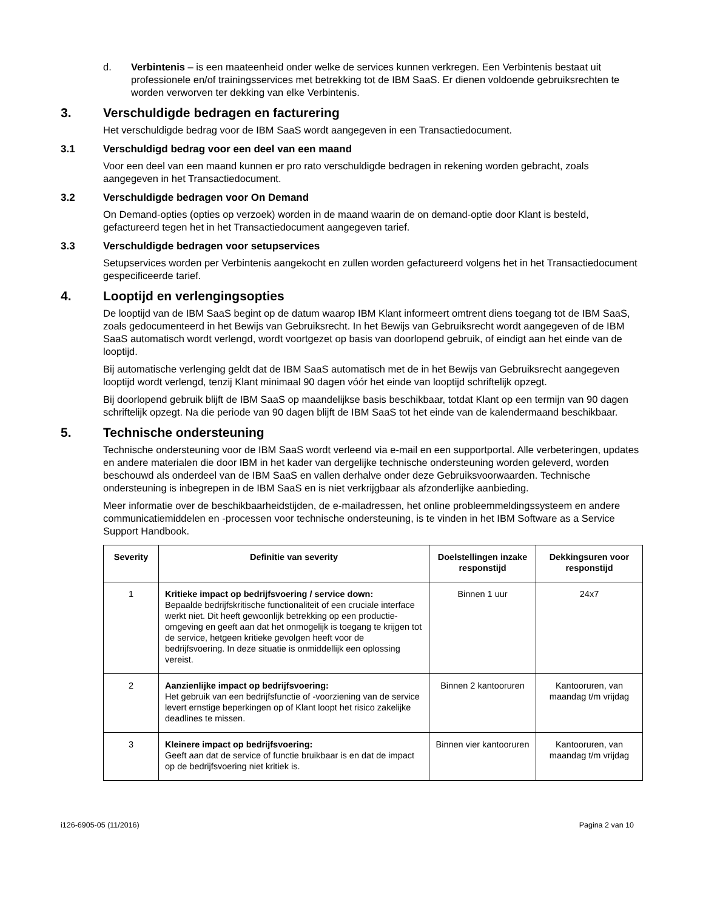d. Verbintenis – is een maateenheid onder welke de services kunnen verkregen. Een Verbintenis bestaat uit professionele en/of trainingsservices met betrekking tot de IBM SaaS. Er dienen voldoende gebruiksrechten te worden verworven ter dekking van elke Verbintenis.
3. Verschuldigde bedragen en facturering
Het verschuldigde bedrag voor de IBM SaaS wordt aangegeven in een Transactiedocument.
3.1 Verschuldigd bedrag voor een deel van een maand
Voor een deel van een maand kunnen er pro rato verschuldigde bedragen in rekening worden gebracht, zoals aangegeven in het Transactiedocument.
3.2 Verschuldigde bedragen voor On Demand
On Demand-opties (opties op verzoek) worden in de maand waarin de on demand-optie door Klant is besteld, gefactureerd tegen het in het Transactiedocument aangegeven tarief.
3.3 Verschuldigde bedragen voor setupservices
Setupservices worden per Verbintenis aangekocht en zullen worden gefactureerd volgens het in het Transactiedocument gespecificeerde tarief.
4. Looptijd en verlengingsopties
De looptijd van de IBM SaaS begint op de datum waarop IBM Klant informeert omtrent diens toegang tot de IBM SaaS, zoals gedocumenteerd in het Bewijs van Gebruiksrecht. In het Bewijs van Gebruiksrecht wordt aangegeven of de IBM SaaS automatisch wordt verlengd, wordt voortgezet op basis van doorlopend gebruik, of eindigt aan het einde van de looptijd.
Bij automatische verlenging geldt dat de IBM SaaS automatisch met de in het Bewijs van Gebruiksrecht aangegeven looptijd wordt verlengd, tenzij Klant minimaal 90 dagen vóór het einde van looptijd schriftelijk opzegt.
Bij doorlopend gebruik blijft de IBM SaaS op maandelijkse basis beschikbaar, totdat Klant op een termijn van 90 dagen schriftelijk opzegt. Na die periode van 90 dagen blijft de IBM SaaS tot het einde van de kalendermaand beschikbaar.
5. Technische ondersteuning
Technische ondersteuning voor de IBM SaaS wordt verleend via e-mail en een supportportal. Alle verbeteringen, updates en andere materialen die door IBM in het kader van dergelijke technische ondersteuning worden geleverd, worden beschouwd als onderdeel van de IBM SaaS en vallen derhalve onder deze Gebruiksvoorwaarden. Technische ondersteuning is inbegrepen in de IBM SaaS en is niet verkrijgbaar als afzonderlijke aanbieding.
Meer informatie over de beschikbaarheidstijden, de e-mailadressen, het online probleemmeldingssysteem en andere communicatiemiddelen en -processen voor technische ondersteuning, is te vinden in het IBM Software as a Service Support Handbook.
| Severity | Definitie van severity | Doelstellingen inzake responstijd | Dekkingsuren voor responstijd |
| --- | --- | --- | --- |
| 1 | Kritieke impact op bedrijfsvoering / service down: Bepaalde bedrijfskritische functionaliteit of een cruciale interface werkt niet. Dit heeft gewoonlijk betrekking op een productie-omgeving en geeft aan dat het onmogelijk is toegang te krijgen tot de service, hetgeen kritieke gevolgen heeft voor de bedrijfsvoering. In deze situatie is onmiddellijk een oplossing vereist. | Binnen 1 uur | 24x7 |
| 2 | Aanzienlijke impact op bedrijfsvoering: Het gebruik van een bedrijfsfunctie of -voorziening van de service levert ernstige beperkingen op of Klant loopt het risico zakelijke deadlines te missen. | Binnen 2 kantooruren | Kantooruren, van maandag t/m vrijdag |
| 3 | Kleinere impact op bedrijfsvoering: Geeft aan dat de service of functie bruikbaar is en dat de impact op de bedrijfsvoering niet kritiek is. | Binnen vier kantooruren | Kantooruren, van maandag t/m vrijdag |
i126-6905-05 (11/2016) Pagina 2 van 10